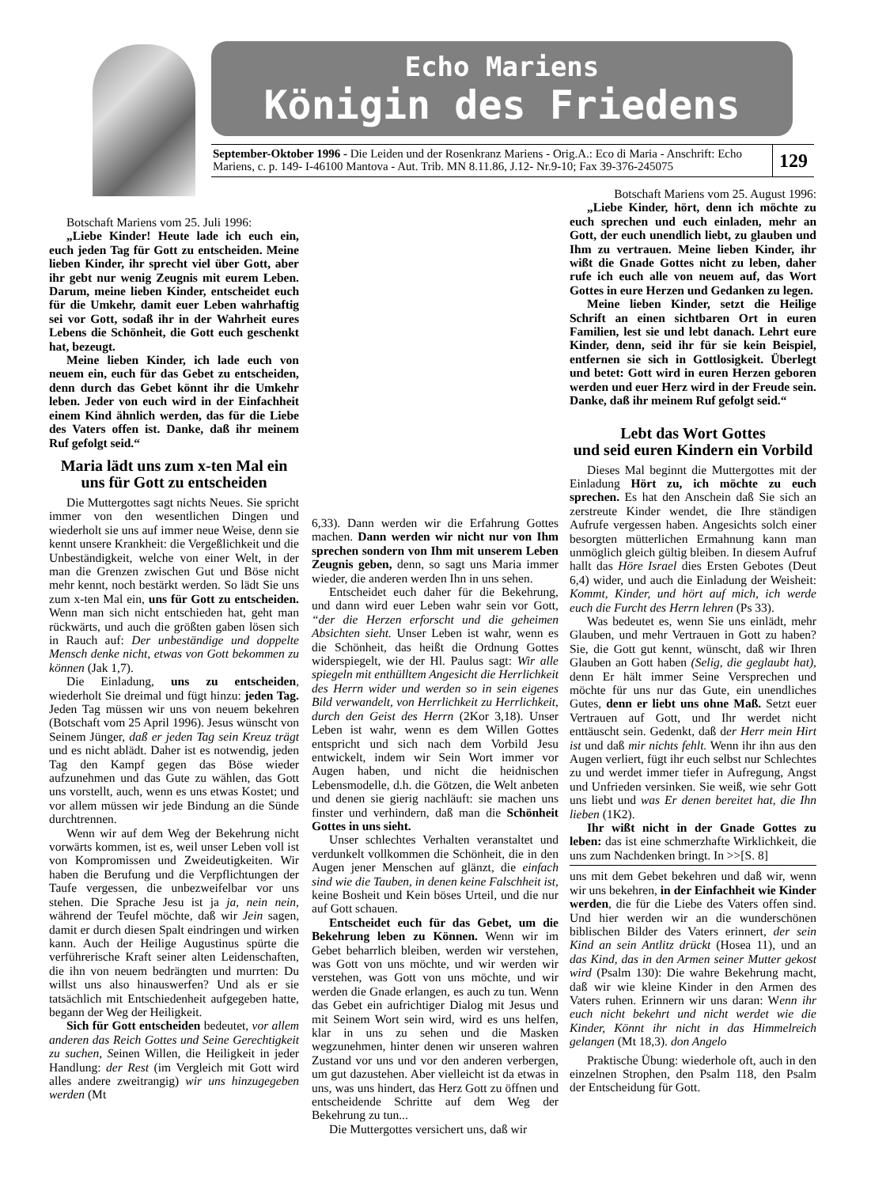Echo Mariens
Königin des Friedens
September-Oktober 1996 - Die Leiden und der Rosenkranz Mariens - Orig.A.: Eco di Maria - Anschrift: Echo Mariens, c. p. 149- I-46100 Mantova - Aut. Trib. MN 8.11.86, J.12- Nr.9-10; Fax 39-376-245075
129
Botschaft Mariens vom 25. Juli 1996:
„Liebe Kinder! Heute lade ich euch ein, euch jeden Tag für Gott zu entscheiden. Meine lieben Kinder, ihr sprecht viel über Gott, aber ihr gebt nur wenig Zeugnis mit eurem Leben. Darum, meine lieben Kinder, entscheidet euch für die Umkehr, damit euer Leben wahrhaftig sei vor Gott, sodaß ihr in der Wahrheit eures Lebens die Schönheit, die Gott euch geschenkt hat, bezeugt.
Meine lieben Kinder, ich lade euch von neuem ein, euch für das Gebet zu entscheiden, denn durch das Gebet könnt ihr die Umkehr leben. Jeder von euch wird in der Einfachheit einem Kind ähnlich werden, das für die Liebe des Vaters offen ist. Danke, daß ihr meinem Ruf gefolgt seid.“
Maria lädt uns zum x-ten Mal ein uns für Gott zu entscheiden
Die Muttergottes sagt nichts Neues. Sie spricht immer von den wesentlichen Dingen und wiederholt sie uns auf immer neue Weise, denn sie kennt unsere Krankheit: die Vergeßlichkeit und die Unbeständigkeit, welche von einer Welt, in der man die Grenzen zwischen Gut und Böse nicht mehr kennt, noch bestärkt werden. So lädt Sie uns zum x-ten Mal ein, uns für Gott zu entscheiden. Wenn man sich nicht entschieden hat, geht man rückwärts, und auch die größten gaben lösen sich in Rauch auf: Der unbeständige und doppelte Mensch denke nicht, etwas von Gott bekommen zu können (Jak 1,7).
Die Einladung, uns zu entscheiden, wiederholt Sie dreimal und fügt hinzu: jeden Tag. Jeden Tag müssen wir uns von neuem bekehren (Botschaft vom 25 April 1996). Jesus wünscht von Seinem Jünger, daß er jeden Tag sein Kreuz trägt und es nicht ablädt. Daher ist es notwendig, jeden Tag den Kampf gegen das Böse wieder aufzunehmen und das Gute zu wählen, das Gott uns vorstellt, auch, wenn es uns etwas Kostet; und vor allem müssen wir jede Bindung an die Sünde durchtrennen.
Wenn wir auf dem Weg der Bekehrung nicht vorwärts kommen, ist es, weil unser Leben voll ist von Kompromissen und Zweideutigkeiten. Wir haben die Berufung und die Verpflichtungen der Taufe vergessen, die unbezweifelbar vor uns stehen. Die Sprache Jesu ist ja ja, nein nein, während der Teufel möchte, daß wir Jein sagen, damit er durch diesen Spalt eindringen und wirken kann. Auch der Heilige Augustinus spürte die verführerische Kraft seiner alten Leidenschaften, die ihn von neuem bedrängten und murrten: Du willst uns also hinauswerfen? Und als er sie tatsächlich mit Entschiedenheit aufgegeben hatte, begann der Weg der Heiligkeit.
Sich für Gott entscheiden bedeutet, vor allem anderen das Reich Gottes und Seine Gerechtigkeit zu suchen, Seinen Willen, die Heiligkeit in jeder Handlung: der Rest (im Vergleich mit Gott wird alles andere zweitrangig) wir uns hinzugegeben werden (Mt
6,33). Dann werden wir die Erfahrung Gottes machen. Dann werden wir nicht nur von Ihm sprechen sondern von Ihm mit unserem Leben Zeugnis geben, denn, so sagt uns Maria immer wieder, die anderen werden Ihn in uns sehen.
Entscheidet euch daher für die Bekehrung, und dann wird euer Leben wahr sein vor Gott, “der die Herzen erforscht und die geheimen Absichten sieht. Unser Leben ist wahr, wenn es die Schönheit, das heißt die Ordnung Gottes widerspiegelt, wie der Hl. Paulus sagt: Wir alle spiegeln mit enthülltem Angesicht die Herrlichkeit des Herrn wider und werden so in sein eigenes Bild verwandelt, von Herrlichkeit zu Herrlichkeit, durch den Geist des Herrn (2Kor 3,18). Unser Leben ist wahr, wenn es dem Willen Gottes entspricht und sich nach dem Vorbild Jesu entwickelt, indem wir Sein Wort immer vor Augen haben, und nicht die heidnischen Lebensmodelle, d.h. die Götzen, die Welt anbeten und denen sie gierig nachläuft: sie machen uns finster und verhindern, daß man die Schönheit Gottes in uns sieht.
Unser schlechtes Verhalten veranstaltet und verdunkelt vollkommen die Schönheit, die in den Augen jener Menschen auf glänzt, die einfach sind wie die Tauben, in denen keine Falschheit ist, keine Bosheit und Kein böses Urteil, und die nur auf Gott schauen.
Entscheidet euch für das Gebet, um die Bekehrung leben zu Können. Wenn wir im Gebet beharrlich bleiben, werden wir verstehen, was Gott von uns möchte, und wir werden wir verstehen, was Gott von uns möchte, und wir werden die Gnade erlangen, es auch zu tun. Wenn das Gebet ein aufrichtiger Dialog mit Jesus und mit Seinem Wort sein wird, wird es uns helfen, klar in uns zu sehen und die Masken wegzunehmen, hinter denen wir unseren wahren Zustand vor uns und vor den anderen verbergen, um gut dazustehen. Aber vielleicht ist da etwas in uns, was uns hindert, das Herz Gott zu öffnen und entscheidende Schritte auf dem Weg der Bekehrung zu tun...
Die Muttergottes versichert uns, daß wir
Botschaft Mariens vom 25. August 1996:
„Liebe Kinder, hört, denn ich möchte zu euch sprechen und euch einladen, mehr an Gott, der euch unendlich liebt, zu glauben und Ihm zu vertrauen. Meine lieben Kinder, ihr wißt die Gnade Gottes nicht zu leben, daher rufe ich euch alle von neuem auf, das Wort Gottes in eure Herzen und Gedanken zu legen.
Meine lieben Kinder, setzt die Heilige Schrift an einen sichtbaren Ort in euren Familien, lest sie und lebt danach. Lehrt eure Kinder, denn, seid ihr für sie kein Beispiel, entfernen sie sich in Gottlosigkeit. Überlegt und betet: Gott wird in euren Herzen geboren werden und euer Herz wird in der Freude sein. Danke, daß ihr meinem Ruf gefolgt seid.“
Lebt das Wort Gottes
und seid euren Kindern ein Vorbild
Dieses Mal beginnt die Muttergottes mit der Einladung Hört zu, ich möchte zu euch sprechen. Es hat den Anschein daß Sie sich an zerstreute Kinder wendet, die Ihre ständigen Aufrufe vergessen haben. Angesichts solch einer besorgten mütterlichen Ermahnung kann man unmöglich gleich gültig bleiben. In diesem Aufruf hallt das Höre Israel dies Ersten Gebotes (Deut 6,4) wider, und auch die Einladung der Weisheit: Kommt, Kinder, und hört auf mich, ich werde euch die Furcht des Herrn lehren (Ps 33).
Was bedeutet es, wenn Sie uns einlädt, mehr Glauben, und mehr Vertrauen in Gott zu haben? Sie, die Gott gut kennt, wünscht, daß wir Ihren Glauben an Gott haben (Selig, die geglaubt hat), denn Er hält immer Seine Versprechen und möchte für uns nur das Gute, ein unendliches Gutes, denn er liebt uns ohne Maß. Setzt euer Vertrauen auf Gott, und Ihr werdet nicht enttäuscht sein. Gedenkt, daß der Herr mein Hirt ist und daß mir nichts fehlt. Wenn ihr ihn aus den Augen verliert, fügt ihr euch selbst nur Schlechtes zu und werdet immer tiefer in Aufregung, Angst und Unfrieden versinken. Sie weiß, wie sehr Gott uns liebt und was Er denen bereitet hat, die Ihn lieben (1K2).
Ihr wißt nicht in der Gnade Gottes zu leben: das ist eine schmerzhafte Wirklichkeit, die uns zum Nachdenken bringt. In >>[S. 8]
uns mit dem Gebet bekehren und daß wir, wenn wir uns bekehren, in der Einfachheit wie Kinder werden, die für die Liebe des Vaters offen sind. Und hier werden wir an die wunderschönen biblischen Bilder des Vaters erinnert, der sein Kind an sein Antlitz drückt (Hosea 11), und an das Kind, das in den Armen seiner Mutter gekost wird (Psalm 130): Die wahre Bekehrung macht, daß wir wie kleine Kinder in den Armen des Vaters ruhen. Erinnern wir uns daran: Wenn ihr euch nicht bekehrt und nicht werdet wie die Kinder, Könnt ihr nicht in das Himmelreich gelangen (Mt 18,3). don Angelo
Praktische Übung: wiederhole oft, auch in den einzelnen Strophen, den Psalm 118, den Psalm der Entscheidung für Gott.